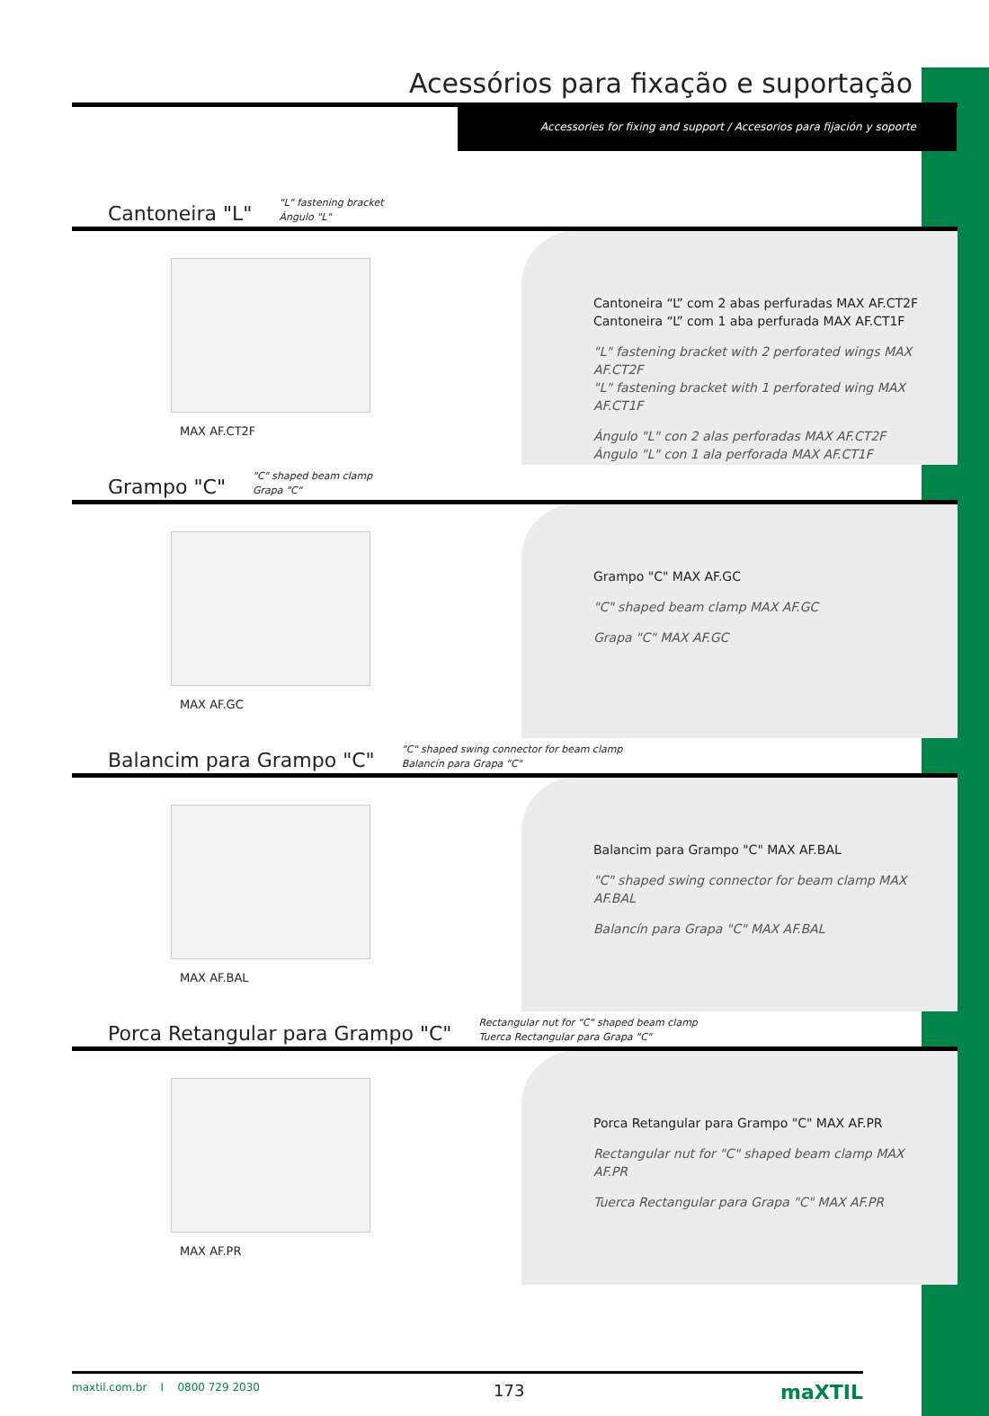Acessórios para fixação e suportação
Accessories for fixing and support / Accesorios para fijación y soporte
Cantoneira "L"
"L" fastening bracket
Ángulo "L"
MAX AF.CT2F
Cantoneira “L” com 2 abas perfuradas MAX AF.CT2F
Cantoneira “L” com 1 aba perfurada MAX AF.CT1F
"L" fastening bracket with 2 perforated wings MAX AF.CT2F
"L" fastening bracket with 1 perforated wing MAX AF.CT1F
Ángulo "L" con 2 alas perforadas MAX AF.CT2F
Ángulo "L" con 1 ala perforada MAX AF.CT1F
Grampo "C"
"C" shaped beam clamp
Grapa "C"
MAX AF.GC
Grampo "C" MAX AF.GC
"C" shaped beam clamp MAX AF.GC
Grapa "C" MAX AF.GC
Balancim para Grampo "C"
"C" shaped swing connector for beam clamp
Balancín para Grapa "C"
MAX AF.BAL
Balancim para Grampo "C" MAX AF.BAL
"C" shaped swing connector for beam clamp MAX AF.BAL
Balancín para Grapa "C" MAX AF.BAL
Porca Retangular para Grampo "C"
Rectangular nut for "C" shaped beam clamp
Tuerca Rectangular para Grapa "C"
MAX AF.PR
Porca Retangular para Grampo "C" MAX AF.PR
Rectangular nut for "C" shaped beam clamp MAX AF.PR
Tuerca Rectangular para Grapa "C" MAX AF.PR
maxtil.com.br I 0800 729 2030 173 maXTIL